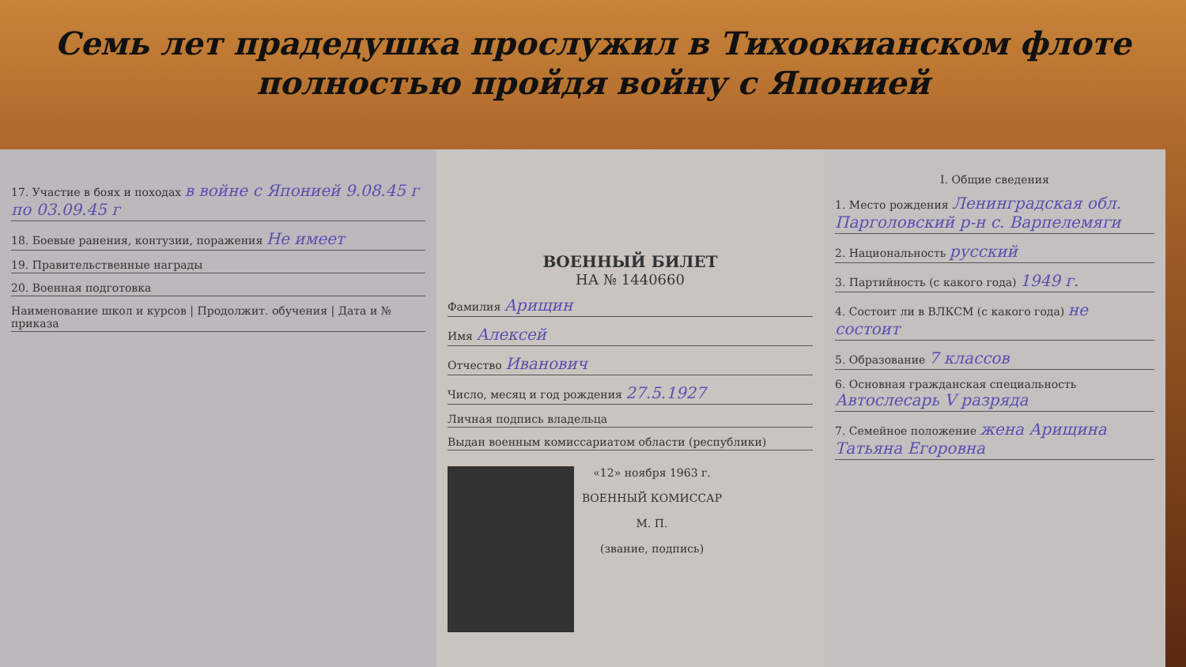Семь лет прадедушка прослужил в Тихоокианском флоте полностью пройдя войну с Японией
17. Участие в боях и походах в войне с Японией 9.08.45 г по 03.09.45 г
18. Боевые ранения, контузии, поражения Не имеет
19. Правительственные награды
20. Военная подготовка
Наименование школ и курсов | Продолжит. обучения | Дата и № приказа
ВОЕННЫЙ БИЛЕТ
НА № 1440660
Фамилия Арищин
Имя Алексей
Отчество Иванович
Число, месяц и год рождения 27.5.1927
Личная подпись владельца
Выдан военным комиссариатом области (республики)
«12» ноября 1963 г.
ВОЕННЫЙ КОМИССАР
М. П.
(звание, подпись)
I. Общие сведения
1. Место рождения Ленинградская обл. Парголовский р-н с. Варпелемяги
2. Национальность русский
3. Партийность (с какого года) 1949 г.
4. Состоит ли в ВЛКСМ (с какого года) не состоит
5. Образование 7 классов
6. Основная гражданская специальность Автослесарь V разряда
7. Семейное положение жена Арищина Татьяна Егоровна